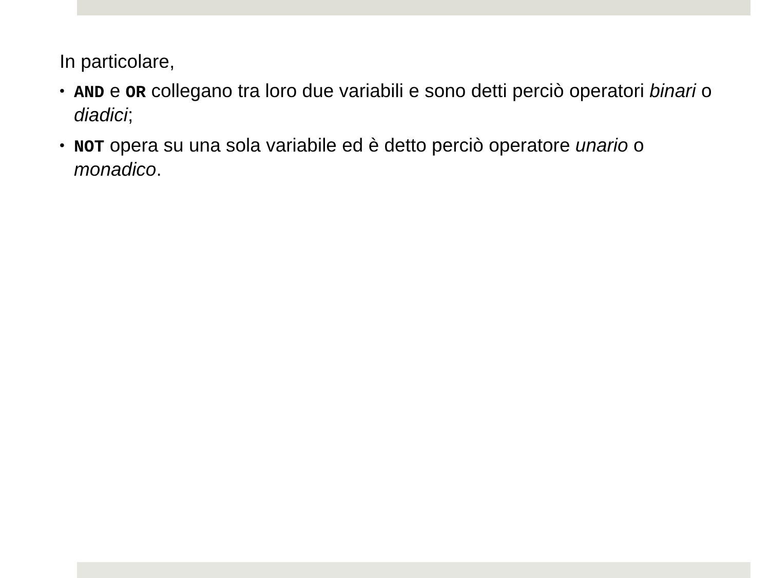In particolare,
• AND e OR collegano tra loro due variabili e sono detti perciò operatori binari o diadici;
• NOT opera su una sola variabile ed è detto perciò operatore unario o monadico.